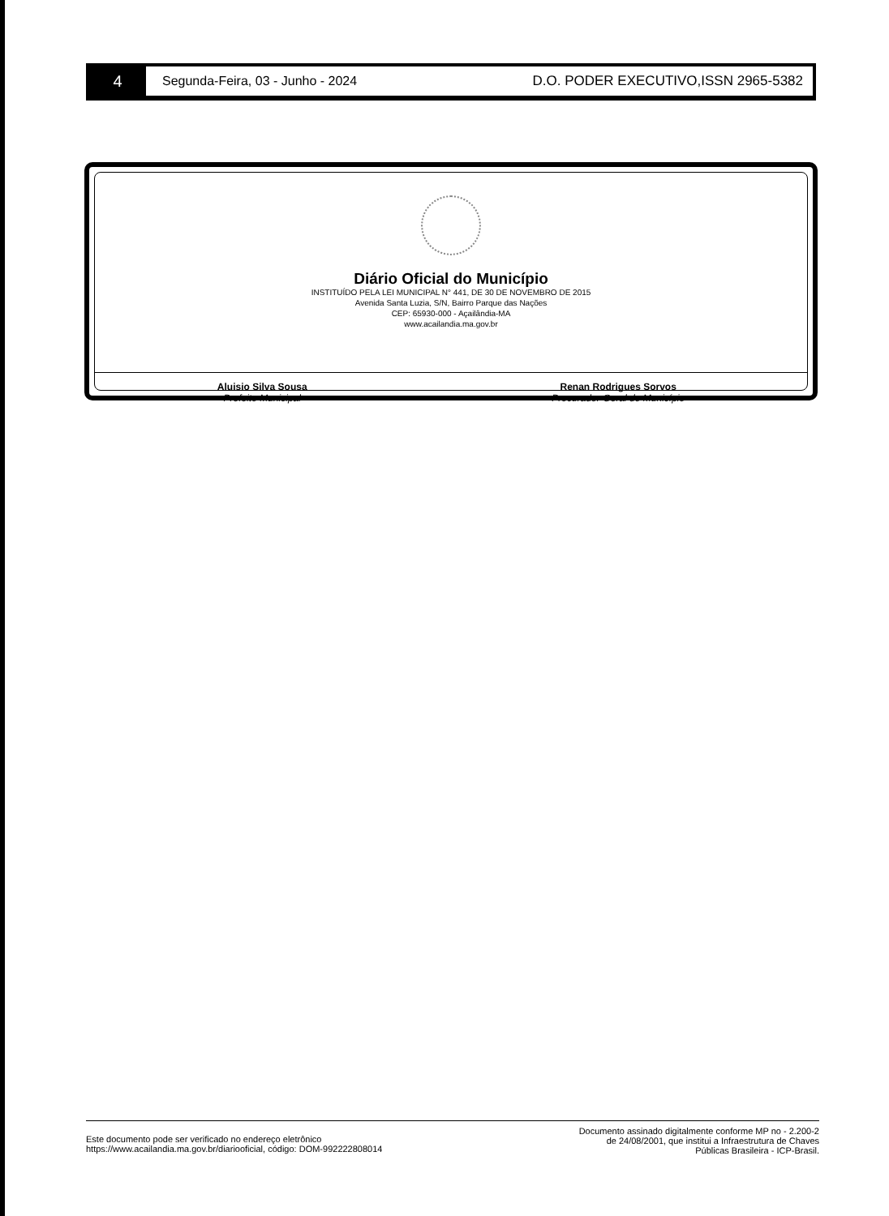4
Segunda-Feira, 03 - Junho - 2024
D.O. PODER EXECUTIVO,ISSN 2965-5382
Diário Oficial do Município
INSTITUÍDO PELA LEI MUNICIPAL N° 441, DE 30 DE NOVEMBRO DE 2015
Avenida Santa Luzia, S/N, Bairro Parque das Nações
CEP: 65930-000 - Açailândia-MA
www.acailandia.ma.gov.br
Aluisio Silva Sousa
Prefeito Municipal
Renan Rodrigues Sorvos
Procurador-Geral do Município
Este documento pode ser verificado no endereço eletrônico
https://www.acailandia.ma.gov.br/diariooficial, código: DOM-992222808014
Documento assinado digitalmente conforme MP no - 2.200-2
de 24/08/2001, que institui a Infraestrutura de Chaves
Públicas Brasileira - ICP-Brasil.